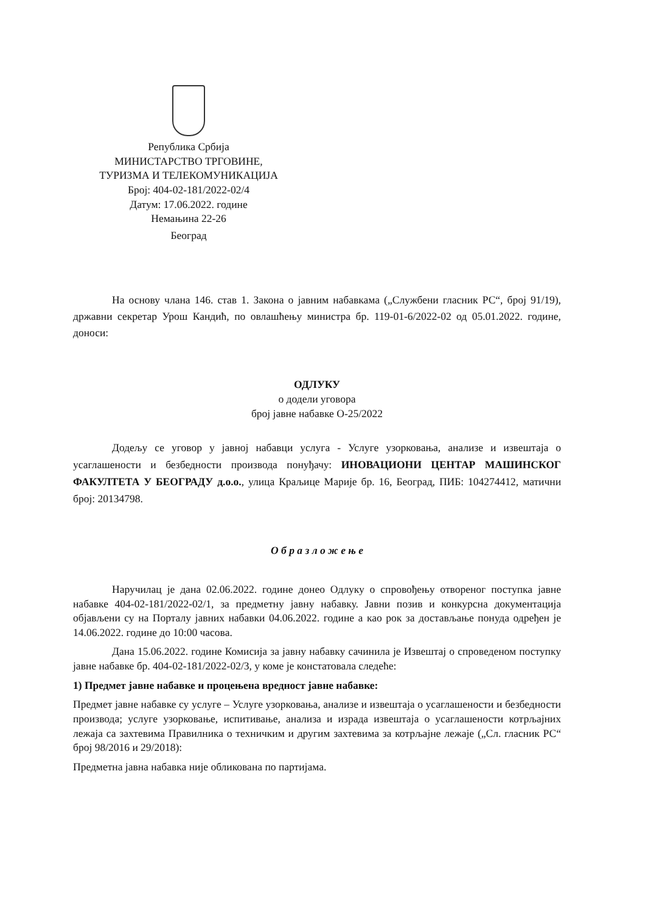Република Србија
МИНИСТАРСТВО ТРГОВИНЕ,
ТУРИЗМА И ТЕЛЕКОМУНИКАЦИЈА
Број: 404-02-181/2022-02/4
Датум: 17.06.2022. године
Немањина 22-26
Београд
На основу члана 146. став 1. Закона о јавним набавкама („Службени гласник РС“, број 91/19), државни секретар Урош Кандић, по овлашћењу министра бр. 119-01-6/2022-02 од 05.01.2022. године, доноси:
ОДЛУКУ
о додели уговора
број јавне набавке О-25/2022
Додељу се уговор у јавној набавци услуга - Услуге узорковања, анализе и извештаја о усаглашености и безбедности производа понуђачу: ИНОВАЦИОНИ ЦЕНТАР МАШИНСКОГ ФАКУЛТЕТА У БЕОГРАДУ д.о.о., улица Краљице Марије бр. 16, Београд, ПИБ: 104274412, матични број: 20134798.
О б р а з л о ж е њ е
Наручилац је дана 02.06.2022. године донео Одлуку о спровођењу отвореног поступка јавне набавке 404-02-181/2022-02/1, за предметну јавну набавку. Јавни позив и конкурсна документација објављени су на Порталу јавних набавки 04.06.2022. године а као рок за достављање понуда одређен је 14.06.2022. године до 10:00 часова.
Дана 15.06.2022. године Комисија за јавну набавку сачинила је Извештај о спроведеном поступку јавне набавке бр. 404-02-181/2022-02/3, у коме је констатовала следеће:
1) Предмет јавне набавке и процењена вредност јавне набавке:
Предмет јавне набавке су услуге – Услуге узорковања, анализе и извештаја о усаглашености и безбедности производа; услуге узорковање, испитивање, анализа и израда извештаја о усаглашености котрљајних лежаја са захтевима Правилника о техничким и другим захтевима за котрљајне лежаје („Сл. гласник РС“ број 98/2016 и 29/2018):
Предметна јавна набавка није обликована по партијама.